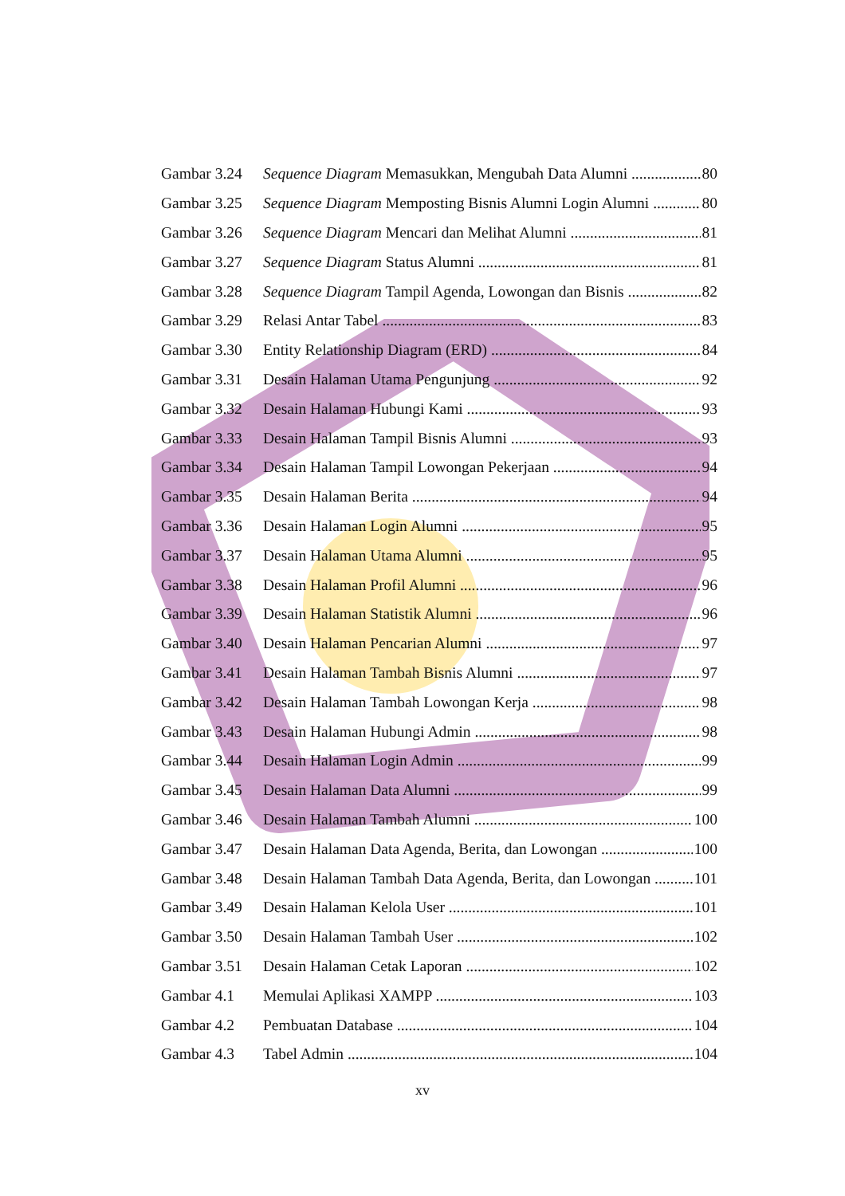Gambar 3.24 Sequence Diagram Memasukkan, Mengubah Data Alumni 80
Gambar 3.25 Sequence Diagram Memposting Bisnis Alumni Login Alumni 80
Gambar 3.26 Sequence Diagram Mencari dan Melihat Alumni 81
Gambar 3.27 Sequence Diagram Status Alumni 81
Gambar 3.28 Sequence Diagram Tampil Agenda, Lowongan dan Bisnis 82
Gambar 3.29 Relasi Antar Tabel 83
Gambar 3.30 Entity Relationship Diagram (ERD) 84
Gambar 3.31 Desain Halaman Utama Pengunjung 92
Gambar 3.32 Desain Halaman Hubungi Kami 93
Gambar 3.33 Desain Halaman Tampil Bisnis Alumni 93
Gambar 3.34 Desain Halaman Tampil Lowongan Pekerjaan 94
Gambar 3.35 Desain Halaman Berita 94
Gambar 3.36 Desain Halaman Login Alumni 95
Gambar 3.37 Desain Halaman Utama Alumni 95
Gambar 3.38 Desain Halaman Profil Alumni 96
Gambar 3.39 Desain Halaman Statistik Alumni 96
Gambar 3.40 Desain Halaman Pencarian Alumni 97
Gambar 3.41 Desain Halaman Tambah Bisnis Alumni 97
Gambar 3.42 Desain Halaman Tambah Lowongan Kerja 98
Gambar 3.43 Desain Halaman Hubungi Admin 98
Gambar 3.44 Desain Halaman Login Admin 99
Gambar 3.45 Desain Halaman Data Alumni 99
Gambar 3.46 Desain Halaman Tambah Alumni 100
Gambar 3.47 Desain Halaman Data Agenda, Berita, dan Lowongan 100
Gambar 3.48 Desain Halaman Tambah Data Agenda, Berita, dan Lowongan 101
Gambar 3.49 Desain Halaman Kelola User 101
Gambar 3.50 Desain Halaman Tambah User 102
Gambar 3.51 Desain Halaman Cetak Laporan 102
Gambar 4.1 Memulai Aplikasi XAMPP 103
Gambar 4.2 Pembuatan Database 104
Gambar 4.3 Tabel Admin 104
xv